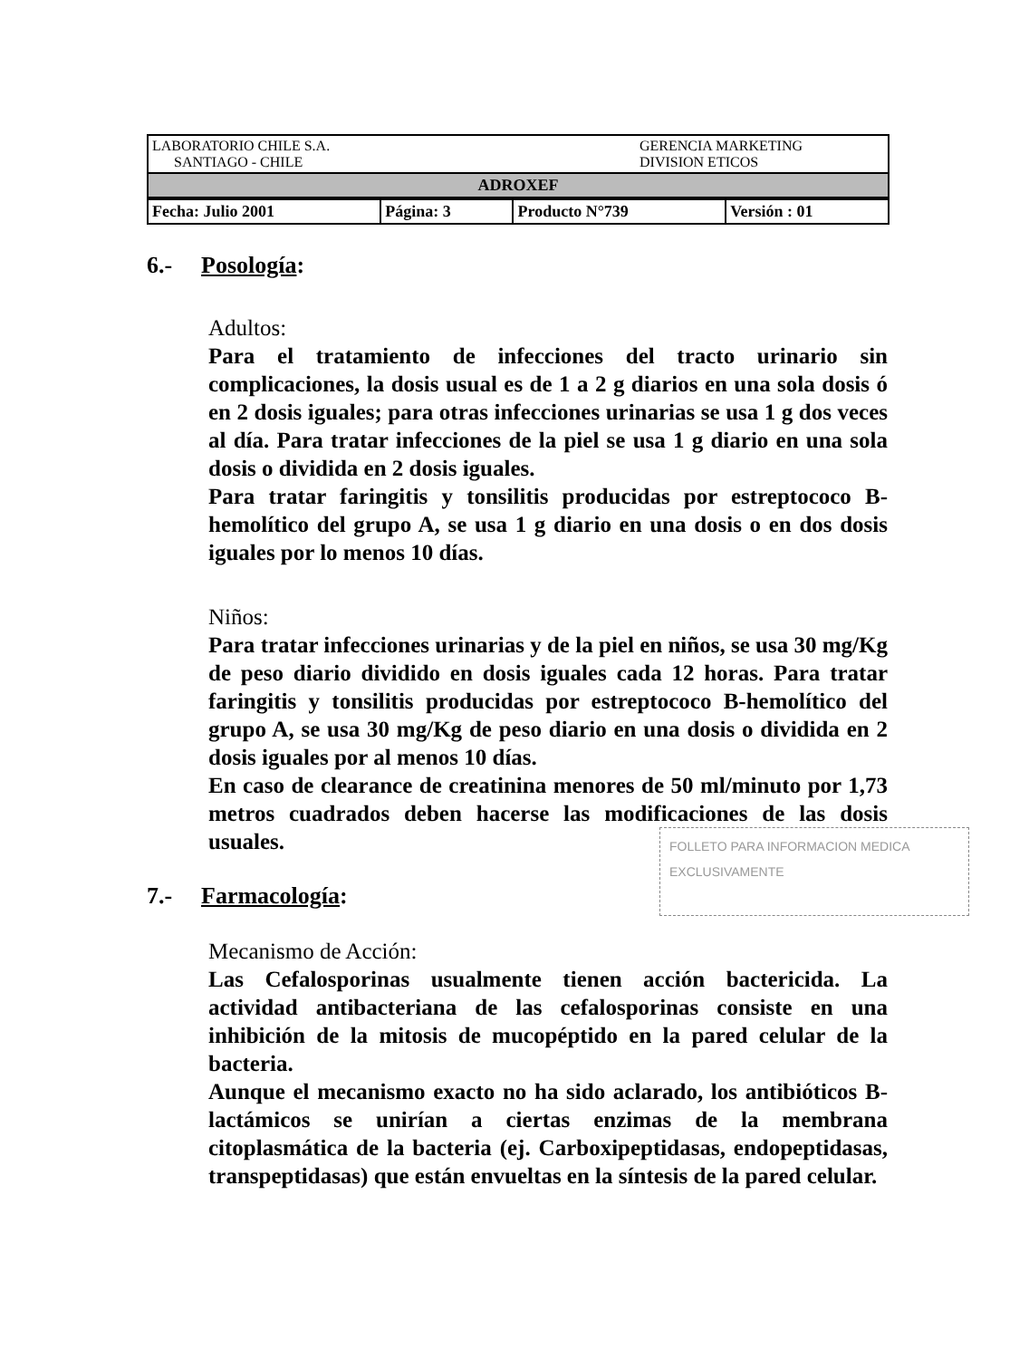| LABORATORIO CHILE S.A. SANTIAGO - CHILE | GERENCIA MARKETING DIVISION ETICOS |
| ADROXEF | |
| Fecha: Julio 2001 | Página: 3 | Producto N°739 | Versión : 01 |
6.- Posología:
Adultos:
Para el tratamiento de infecciones del tracto urinario sin complicaciones, la dosis usual es de 1 a 2 g diarios en una sola dosis ó en 2 dosis iguales; para otras infecciones urinarias se usa 1 g dos veces al día. Para tratar infecciones de la piel se usa 1 g diario en una sola dosis o dividida en 2 dosis iguales.
Para tratar faringitis y tonsilitis producidas por estreptococo B-hemolítico del grupo A, se usa 1 g diario en una dosis o en dos dosis iguales por lo menos 10 días.
Niños:
Para tratar infecciones urinarias y de la piel en niños, se usa 30 mg/Kg de peso diario dividido en dosis iguales cada 12 horas. Para tratar faringitis y tonsilitis producidas por estreptococo B-hemolítico del grupo A, se usa 30 mg/Kg de peso diario en una dosis o dividida en 2 dosis iguales por al menos 10 días.
En caso de clearance de creatinina menores de 50 ml/minuto por 1,73 metros cuadrados deben hacerse las modificaciones de las dosis usuales.
FOLLETO PARA INFORMACION MEDICA
EXCLUSIVAMENTE
7.- Farmacología:
Mecanismo de Acción:
Las Cefalosporinas usualmente tienen acción bactericida. La actividad antibacteriana de las cefalosporinas consiste en una inhibición de la mitosis de mucopéptido en la pared celular de la bacteria.
Aunque el mecanismo exacto no ha sido aclarado, los antibióticos B-lactámicos se unirían a ciertas enzimas de la membrana citoplasmática de la bacteria (ej. Carboxipeptidasas, endopeptidasas, transpeptidasas) que están envueltas en la síntesis de la pared celular.